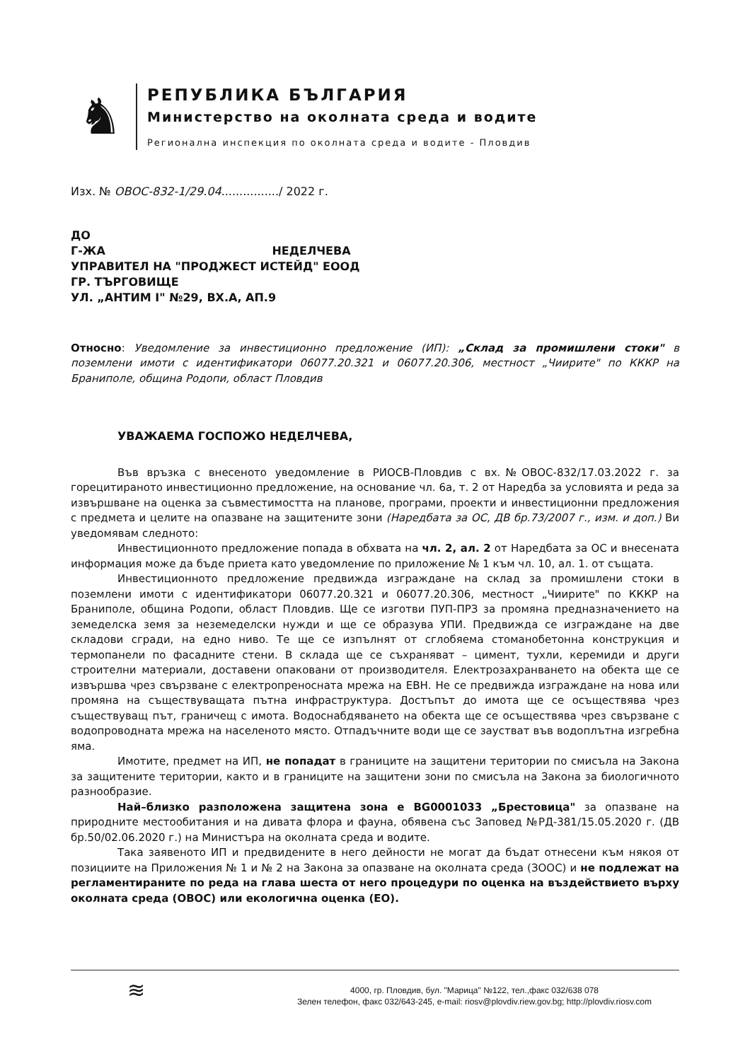♞
РЕПУБЛИКА БЪЛГАРИЯ
Министерство на околната среда и водите
Регионална инспекция по околната среда и водите - Пловдив
Изх. № ОВОС-832-1/29.04................/ 2022 г.
ДО
Г-ЖА НЕДЕЛЧЕВА
УПРАВИТЕЛ НА "ПРОДЖЕСТ ИСТЕЙД" ЕООД
ГР. ТЪРГОВИЩЕ
УЛ. „АНТИМ I" №29, ВХ.А, АП.9
Относно: Уведомление за инвестиционно предложение (ИП): „Склад за промишлени стоки" в поземлени имоти с идентификатори 06077.20.321 и 06077.20.306, местност „Чиирите" по КККР на Браниполе, община Родопи, област Пловдив
УВАЖАЕМА ГОСПОЖО НЕДЕЛЧЕВА,
Във връзка с внесеното уведомление в РИОСВ-Пловдив с вх.№ОВОС-832/17.03.2022 г. за горецитираното инвестиционно предложение, на основание чл. 6а, т. 2 от Наредба за условията и реда за извършване на оценка за съвместимостта на планове, програми, проекти и инвестиционни предложения с предмета и целите на опазване на защитените зони (Наредбата за ОС, ДВ бр.73/2007 г., изм. и доп.) Ви уведомявам следното:
Инвестиционното предложение попада в обхвата на чл. 2, ал. 2 от Наредбата за ОС и внесената информация може да бъде приета като уведомление по приложение № 1 към чл. 10, ал. 1. от същата.
Инвестиционното предложение предвижда изграждане на склад за промишлени стоки в поземлени имоти с идентификатори 06077.20.321 и 06077.20.306, местност „Чиирите" по КККР на Браниполе, община Родопи, област Пловдив. Ще се изготви ПУП-ПРЗ за промяна предназначението на земеделска земя за неземеделски нужди и ще се образува УПИ. Предвижда се изграждане на две складови сгради, на едно ниво. Те ще се изпълнят от сглобяема стоманобетонна конструкция и термопанели по фасадните стени. В склада ще се съхраняват – цимент, тухли, керемиди и други строителни материали, доставени опаковани от производителя. Електрозахранването на обекта ще се извършва чрез свързване с електропреносната мрежа на ЕВН. Не се предвижда изграждане на нова или промяна на съществуващата пътна инфраструктура. Достъпът до имота ще се осъществява чрез съществуващ път, граничещ с имота. Водоснабдяването на обекта ще се осъществява чрез свързване с водопроводната мрежа на населеното място. Отпадъчните води ще се заустват във водоплътна изгребна яма.
Имотите, предмет на ИП, не попадат в границите на защитени територии по смисъла на Закона за защитените територии, както и в границите на защитени зони по смисъла на Закона за биологичното разнообразие.
Най–близко разположена защитена зона е BG0001033 „Брестовица" за опазване на природните местообитания и на дивата флора и фауна, обявена със Заповед №РД-381/15.05.2020 г. (ДВ бр.50/02.06.2020 г.) на Министъра на околната среда и водите.
Така заявеното ИП и предвидените в него дейности не могат да бъдат отнесени към някоя от позициите на Приложения № 1 и № 2 на Закона за опазване на околната среда (ЗООС) и не подлежат на регламентираните по реда на глава шеста от него процедури по оценка на въздействието върху околната среда (ОВОС) или екологична оценка (ЕО).
≋
4000, гр. Пловдив, бул. "Марица" №122, тел.,факс 032/638 078
Зелен телефон, факс 032/643-245, e-mail: riosv@plovdiv.riew.gov.bg; http://plovdiv.riosv.com